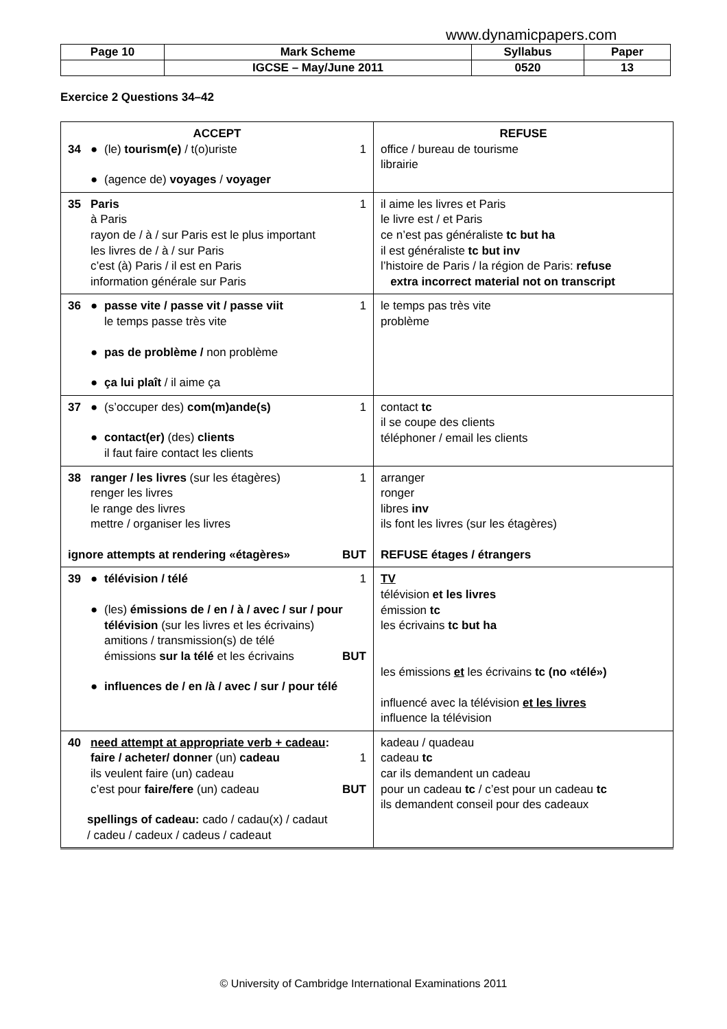www.dynamicpapers.com
| Page 10 | Mark Scheme | Syllabus | Paper |
| | IGCSE – May/June 2011 | 0520 | 13 |
Exercice 2 Questions 34–42
| ACCEPT 34 ● (le) tourism(e) / t(o)uriste 1 ● (agence de) voyages / voyager | REFUSE office / bureau de tourisme librairie |
| 35 Paris à Paris rayon de / à / sur Paris est le plus important les livres de / à / sur Paris c’est (à) Paris / il est en Paris information générale sur Paris 1 | il aime les livres et Paris le livre est / et Paris ce n’est pas généraliste tc but ha il est généraliste tc but inv l’histoire de Paris / la région de Paris: refuse extra incorrect material not on transcript |
| 36 ● passe vite / passe vit / passe viit le temps passe très vite 1 ● pas de problème / non problème ● ça lui plaît / il aime ça | le temps pas très vite problème |
| 37 ● (s’occuper des) com(m)ande(s) 1 ● contact(er) (des) clients il faut faire contact les clients | contact tc il se coupe des clients téléphoner / email les clients |
| 38 ranger / les livres (sur les étagères) renger les livres le range des livres mettre / organiser les livres 1 ignore attempts at rendering «étagères» BUT | arranger ronger libres inv ils font les livres (sur les étagères) REFUSE étages / étrangers |
| 39 ● télévision / télé 1 ● (les) émissions de / en / à / avec / sur / pour télévision (sur les livres et les écrivains) amitions / transmission(s) de télé émissions sur la télé et les écrivains BUT ● influences de / en /à / avec / sur / pour télé | TV télévision et les livres émission tc les écrivains tc but ha les émissions et les écrivains tc (no «télé») influencé avec la télévision et les livres influence la télévision |
| 40 need attempt at appropriate verb + cadeau : faire / acheter/ donner (un) cadeau 1 ils veulent faire (un) cadeau c’est pour faire/fere (un) cadeau BUT spellings of cadeau: cado / cadau(x) / cadaut / cadeu / cadeux / cadeus / cadeaut | kadeau / quadeau cadeau tc car ils demandent un cadeau pour un cadeau tc / c’est pour un cadeau tc ils demandent conseil pour des cadeaux |
© University of Cambridge International Examinations 2011